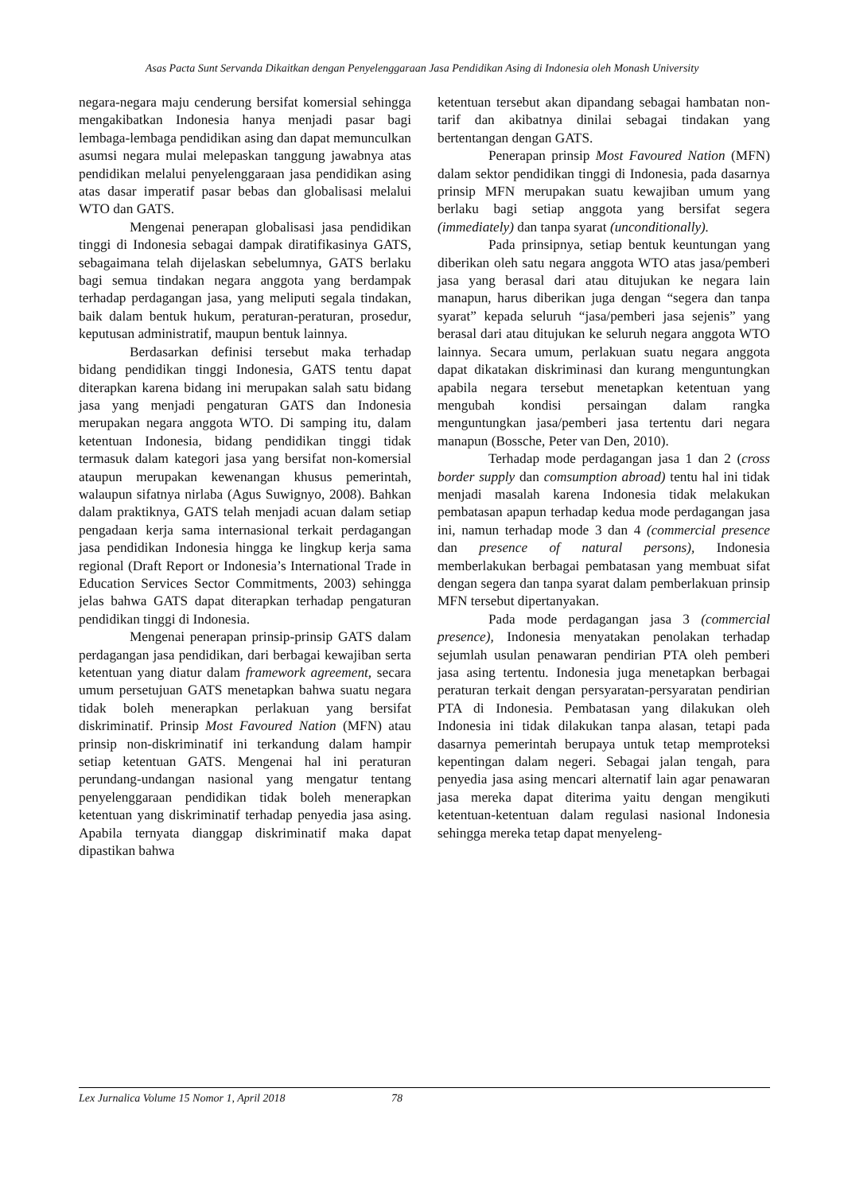Asas Pacta Sunt Servanda Dikaitkan dengan Penyelenggaraan Jasa Pendidikan Asing di Indonesia oleh Monash University
negara-negara maju cenderung bersifat komersial sehingga mengakibatkan Indonesia hanya menjadi pasar bagi lembaga-lembaga pendidikan asing dan dapat memunculkan asumsi negara mulai melepaskan tanggung jawabnya atas pendidikan melalui penyelenggaraan jasa pendidikan asing atas dasar imperatif pasar bebas dan globalisasi melalui WTO dan GATS.
Mengenai penerapan globalisasi jasa pendidikan tinggi di Indonesia sebagai dampak diratifikasinya GATS, sebagaimana telah dijelaskan sebelumnya, GATS berlaku bagi semua tindakan negara anggota yang berdampak terhadap perdagangan jasa, yang meliputi segala tindakan, baik dalam bentuk hukum, peraturan-peraturan, prosedur, keputusan administratif, maupun bentuk lainnya.
Berdasarkan definisi tersebut maka terhadap bidang pendidikan tinggi Indonesia, GATS tentu dapat diterapkan karena bidang ini merupakan salah satu bidang jasa yang menjadi pengaturan GATS dan Indonesia merupakan negara anggota WTO. Di samping itu, dalam ketentuan Indonesia, bidang pendidikan tinggi tidak termasuk dalam kategori jasa yang bersifat non-komersial ataupun merupakan kewenangan khusus pemerintah, walaupun sifatnya nirlaba (Agus Suwignyo, 2008). Bahkan dalam praktiknya, GATS telah menjadi acuan dalam setiap pengadaan kerja sama internasional terkait perdagangan jasa pendidikan Indonesia hingga ke lingkup kerja sama regional (Draft Report or Indonesia’s International Trade in Education Services Sector Commitments, 2003) sehingga jelas bahwa GATS dapat diterapkan terhadap pengaturan pendidikan tinggi di Indonesia.
Mengenai penerapan prinsip-prinsip GATS dalam perdagangan jasa pendidikan, dari berbagai kewajiban serta ketentuan yang diatur dalam framework agreement, secara umum persetujuan GATS menetapkan bahwa suatu negara tidak boleh menerapkan perlakuan yang bersifat diskriminatif. Prinsip Most Favoured Nation (MFN) atau prinsip non-diskriminatif ini terkandung dalam hampir setiap ketentuan GATS. Mengenai hal ini peraturan perundang-undangan nasional yang mengatur tentang penyelenggaraan pendidikan tidak boleh menerapkan ketentuan yang diskriminatif terhadap penyedia jasa asing. Apabila ternyata dianggap diskriminatif maka dapat dipastikan bahwa
ketentuan tersebut akan dipandang sebagai hambatan non-tarif dan akibatnya dinilai sebagai tindakan yang bertentangan dengan GATS.
Penerapan prinsip Most Favoured Nation (MFN) dalam sektor pendidikan tinggi di Indonesia, pada dasarnya prinsip MFN merupakan suatu kewajiban umum yang berlaku bagi setiap anggota yang bersifat segera (immediately) dan tanpa syarat (unconditionally).
Pada prinsipnya, setiap bentuk keuntungan yang diberikan oleh satu negara anggota WTO atas jasa/pemberi jasa yang berasal dari atau ditujukan ke negara lain manapun, harus diberikan juga dengan “segera dan tanpa syarat” kepada seluruh “jasa/pemberi jasa sejenis” yang berasal dari atau ditujukan ke seluruh negara anggota WTO lainnya. Secara umum, perlakuan suatu negara anggota dapat dikatakan diskriminasi dan kurang menguntungkan apabila negara tersebut menetapkan ketentuan yang mengubah kondisi persaingan dalam rangka menguntungkan jasa/pemberi jasa tertentu dari negara manapun (Bossche, Peter van Den, 2010).
Terhadap mode perdagangan jasa 1 dan 2 (cross border supply dan comsumption abroad) tentu hal ini tidak menjadi masalah karena Indonesia tidak melakukan pembatasan apapun terhadap kedua mode perdagangan jasa ini, namun terhadap mode 3 dan 4 (commercial presence dan presence of natural persons), Indonesia memberlakukan berbagai pembatasan yang membuat sifat dengan segera dan tanpa syarat dalam pemberlakuan prinsip MFN tersebut dipertanyakan.
Pada mode perdagangan jasa 3 (commercial presence), Indonesia menyatakan penolakan terhadap sejumlah usulan penawaran pendirian PTA oleh pemberi jasa asing tertentu. Indonesia juga menetapkan berbagai peraturan terkait dengan persyaratan-persyaratan pendirian PTA di Indonesia. Pembatasan yang dilakukan oleh Indonesia ini tidak dilakukan tanpa alasan, tetapi pada dasarnya pemerintah berupaya untuk tetap memproteksi kepentingan dalam negeri. Sebagai jalan tengah, para penyedia jasa asing mencari alternatif lain agar penawaran jasa mereka dapat diterima yaitu dengan mengikuti ketentuan-ketentuan dalam regulasi nasional Indonesia sehingga mereka tetap dapat menyeleng-
Lex Jurnalica Volume 15 Nomor 1, April 2018 78